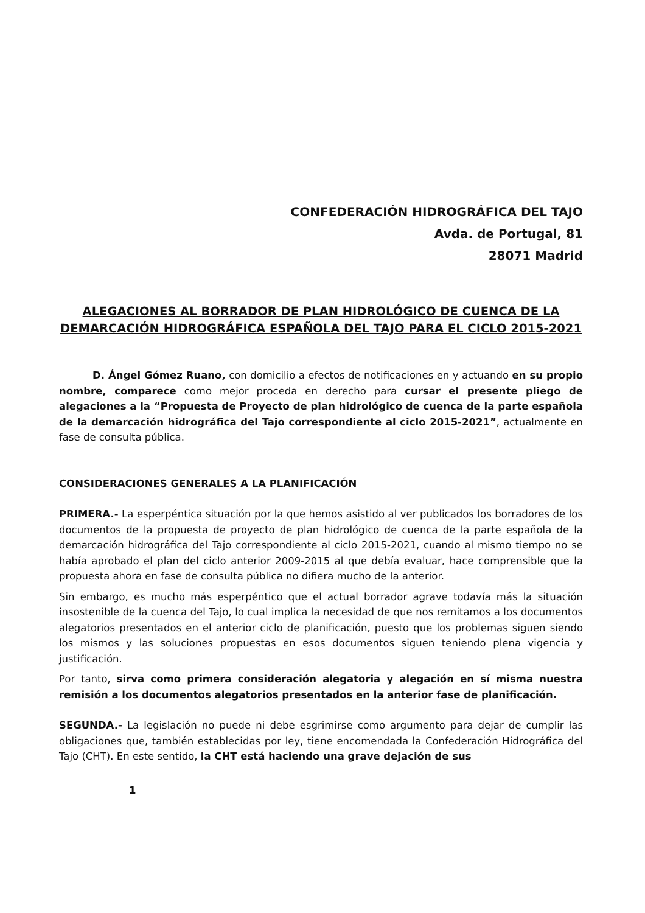CONFEDERACIÓN HIDROGRÁFICA DEL TAJO
Avda. de Portugal, 81
28071 Madrid
ALEGACIONES AL BORRADOR DE PLAN HIDROLÓGICO DE CUENCA DE LA DEMARCACIÓN HIDROGRÁFICA ESPAÑOLA DEL TAJO PARA EL CICLO 2015-2021
D. Ángel Gómez Ruano, con domicilio a efectos de notificaciones en y actuando en su propio nombre, comparece como mejor proceda en derecho para cursar el presente pliego de alegaciones a la “Propuesta de Proyecto de plan hidrológico de cuenca de la parte española de la demarcación hidrográfica del Tajo correspondiente al ciclo 2015-2021”, actualmente en fase de consulta pública.
CONSIDERACIONES GENERALES A LA PLANIFICACIÓN
PRIMERA.- La esperpéntica situación por la que hemos asistido al ver publicados los borradores de los documentos de la propuesta de proyecto de plan hidrológico de cuenca de la parte española de la demarcación hidrográfica del Tajo correspondiente al ciclo 2015-2021, cuando al mismo tiempo no se había aprobado el plan del ciclo anterior 2009-2015 al que debía evaluar, hace comprensible que la propuesta ahora en fase de consulta pública no difiera mucho de la anterior.
Sin embargo, es mucho más esperpéntico que el actual borrador agrave todavía más la situación insostenible de la cuenca del Tajo, lo cual implica la necesidad de que nos remitamos a los documentos alegatorios presentados en el anterior ciclo de planificación, puesto que los problemas siguen siendo los mismos y las soluciones propuestas en esos documentos siguen teniendo plena vigencia y justificación.
Por tanto, sirva como primera consideración alegatoria y alegación en sí misma nuestra remisión a los documentos alegatorios presentados en la anterior fase de planificación.
SEGUNDA.- La legislación no puede ni debe esgrimirse como argumento para dejar de cumplir las obligaciones que, también establecidas por ley, tiene encomendada la Confederación Hidrográfica del Tajo (CHT). En este sentido, la CHT está haciendo una grave dejación de sus
1